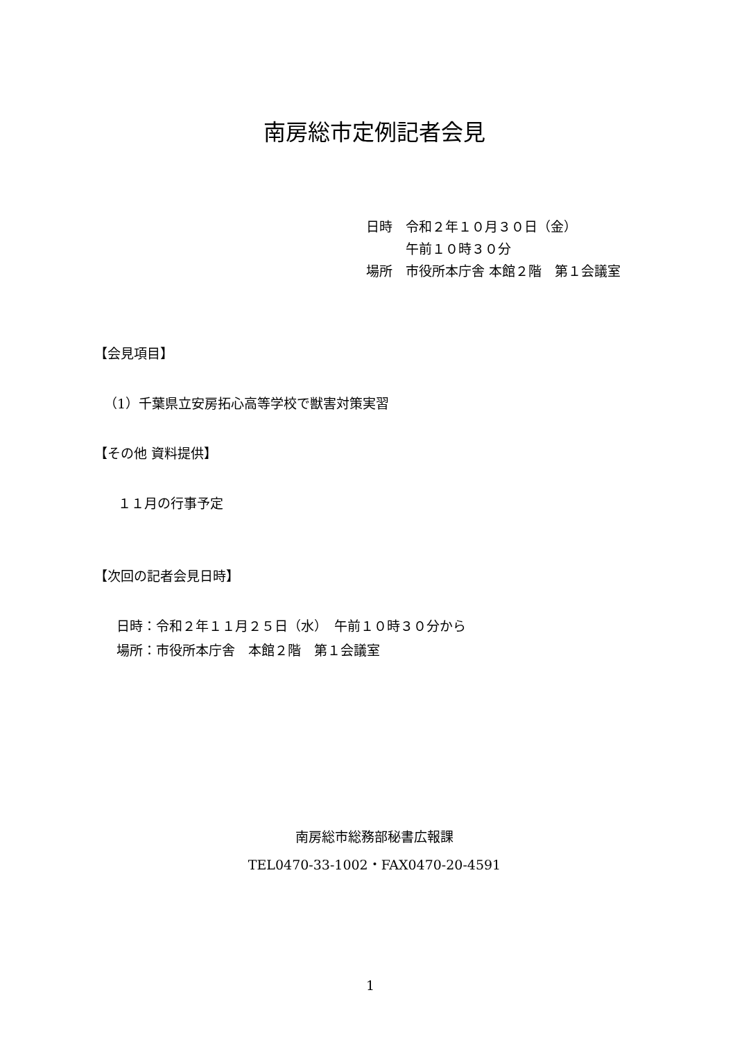南房総市定例記者会見
日時　令和２年１０月３０日（金）
　　　午前１０時３０分
場所　市役所本庁舎 本館２階　第１会議室
【会見項目】
（1）千葉県立安房拓心高等学校で獣害対策実習
【その他 資料提供】
１１月の行事予定
【次回の記者会見日時】
日時：令和２年１１月２５日（水）　午前１０時３０分から
場所：市役所本庁舎　本館２階　第１会議室
南房総市総務部秘書広報課
TEL0470-33-1002・FAX0470-20-4591
1